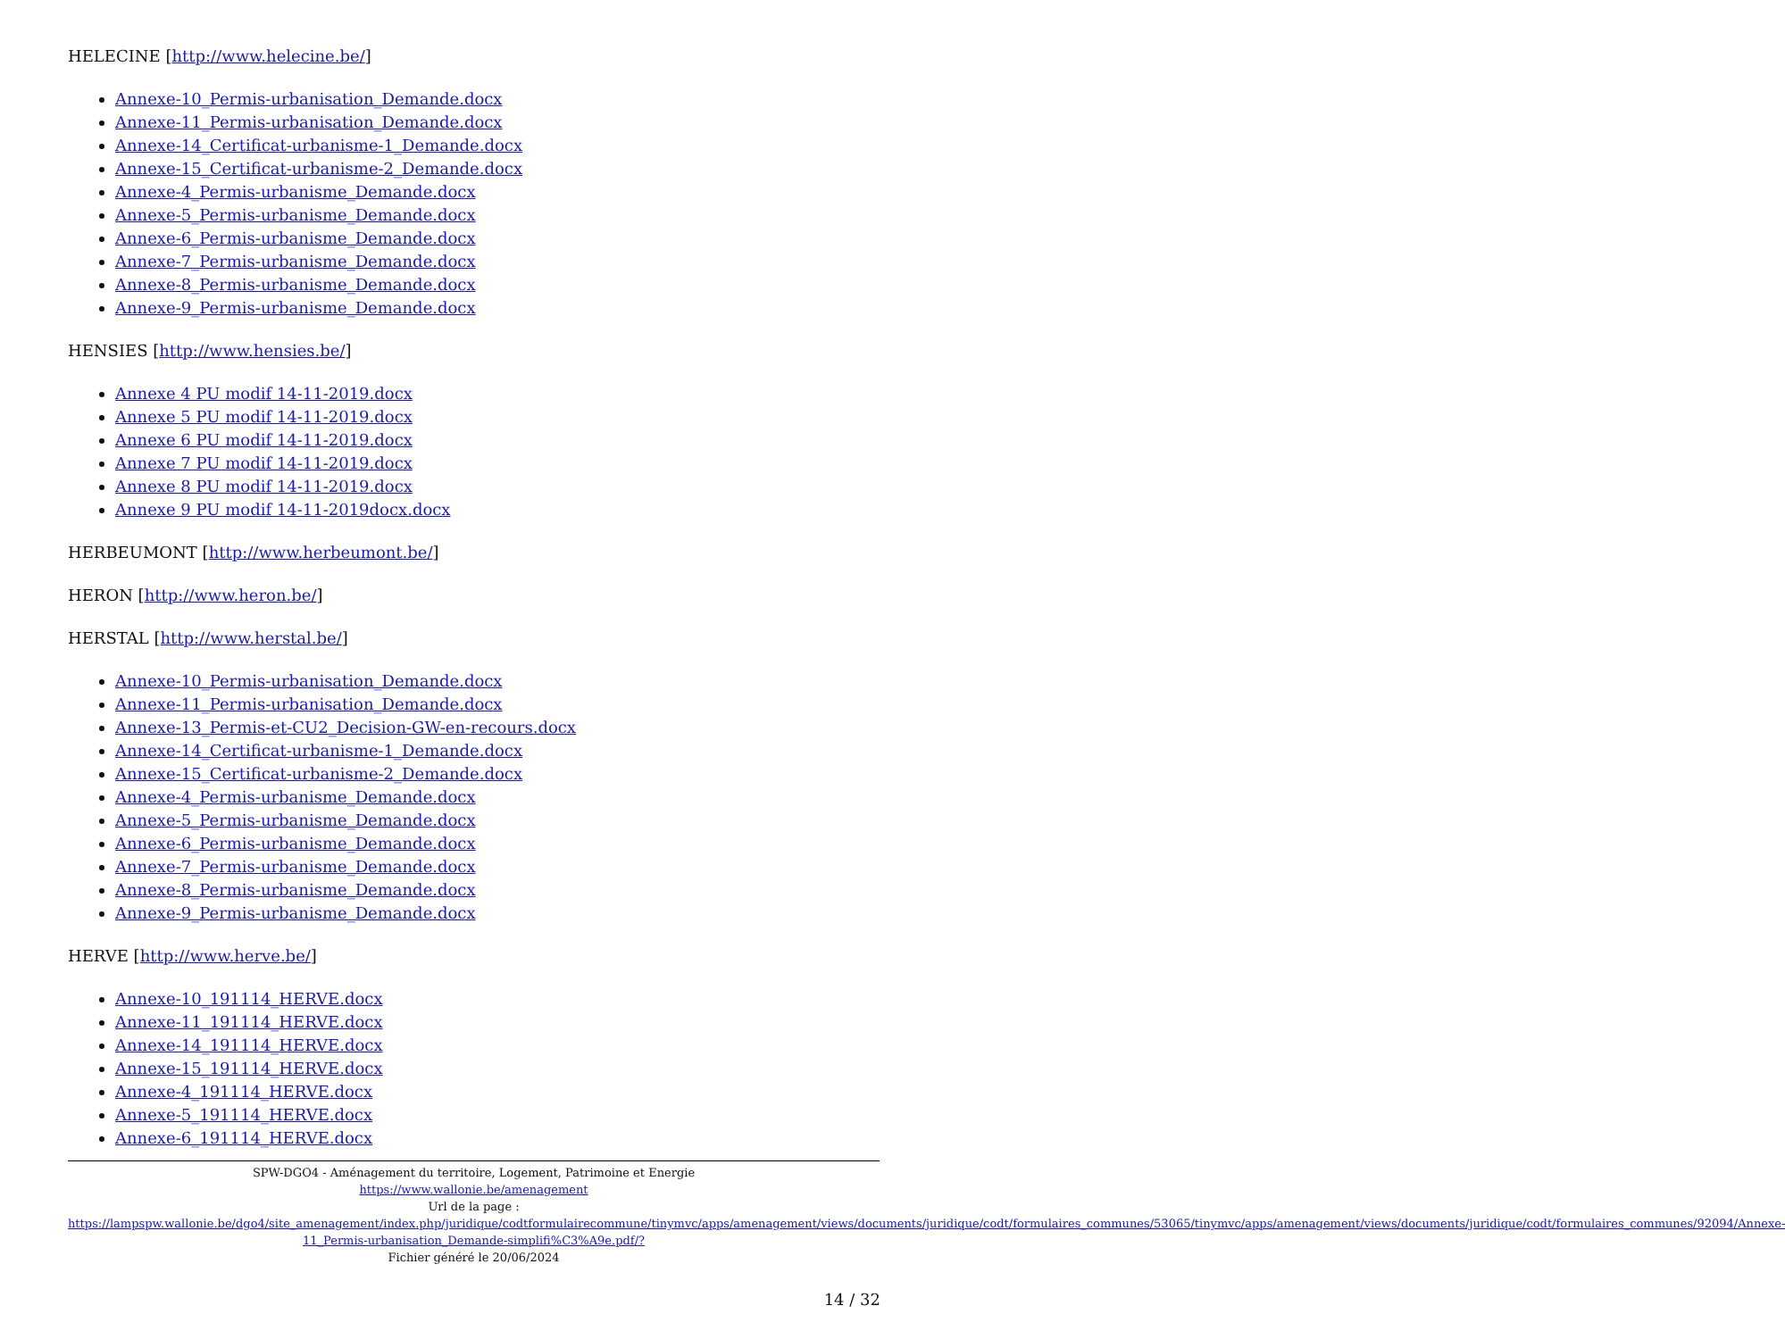HELECINE [http://www.helecine.be/]
Annexe-10_Permis-urbanisation_Demande.docx
Annexe-11_Permis-urbanisation_Demande.docx
Annexe-14_Certificat-urbanisme-1_Demande.docx
Annexe-15_Certificat-urbanisme-2_Demande.docx
Annexe-4_Permis-urbanisme_Demande.docx
Annexe-5_Permis-urbanisme_Demande.docx
Annexe-6_Permis-urbanisme_Demande.docx
Annexe-7_Permis-urbanisme_Demande.docx
Annexe-8_Permis-urbanisme_Demande.docx
Annexe-9_Permis-urbanisme_Demande.docx
HENSIES [http://www.hensies.be/]
Annexe 4 PU modif 14-11-2019.docx
Annexe 5 PU modif 14-11-2019.docx
Annexe 6 PU modif 14-11-2019.docx
Annexe 7 PU modif 14-11-2019.docx
Annexe 8 PU modif 14-11-2019.docx
Annexe 9 PU modif 14-11-2019docx.docx
HERBEUMONT [http://www.herbeumont.be/]
HERON [http://www.heron.be/]
HERSTAL [http://www.herstal.be/]
Annexe-10_Permis-urbanisation_Demande.docx
Annexe-11_Permis-urbanisation_Demande.docx
Annexe-13_Permis-et-CU2_Decision-GW-en-recours.docx
Annexe-14_Certificat-urbanisme-1_Demande.docx
Annexe-15_Certificat-urbanisme-2_Demande.docx
Annexe-4_Permis-urbanisme_Demande.docx
Annexe-5_Permis-urbanisme_Demande.docx
Annexe-6_Permis-urbanisme_Demande.docx
Annexe-7_Permis-urbanisme_Demande.docx
Annexe-8_Permis-urbanisme_Demande.docx
Annexe-9_Permis-urbanisme_Demande.docx
HERVE [http://www.herve.be/]
Annexe-10_191114_HERVE.docx
Annexe-11_191114_HERVE.docx
Annexe-14_191114_HERVE.docx
Annexe-15_191114_HERVE.docx
Annexe-4_191114_HERVE.docx
Annexe-5_191114_HERVE.docx
Annexe-6_191114_HERVE.docx
SPW-DGO4 - Aménagement du territoire, Logement, Patrimoine et Energie
https://www.wallonie.be/amenagement
Url de la page :
https://lampspw.wallonie.be/dgo4/site_amenagement/index.php/juridique/codtformulairecommune/tinymvc/apps/amenagement/views/documents/juridique/codt/formulaires_communes/53065/tinymvc/apps/amenagement/views/documents/juridique/codt/formulaires_communes/92094/Annexe-11_Permis-urbanisation_Demande-simplifi%C3%A9e.pdf/?
Fichier généré le 20/06/2024
14 / 32